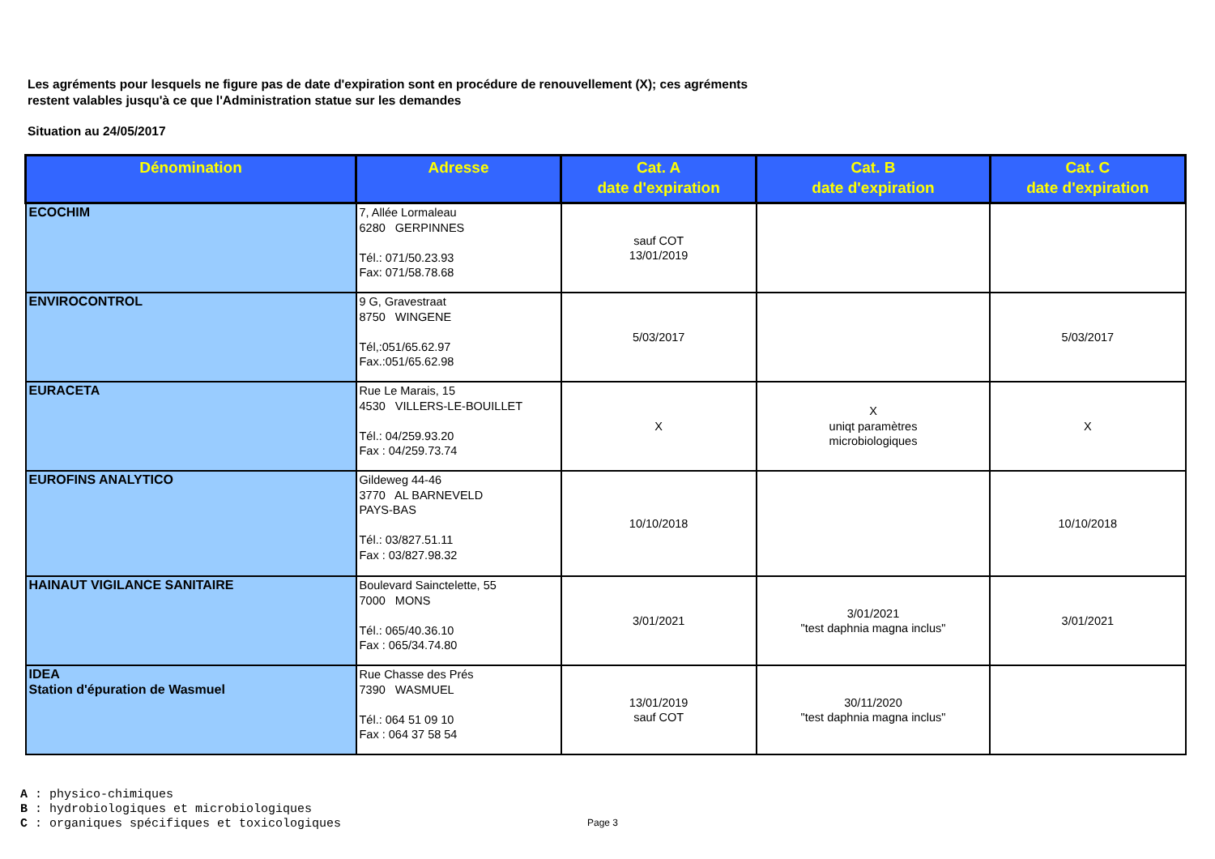Les agréments pour lesquels ne figure pas de date d'expiration sont en procédure de renouvellement (X); ces agréments
restent valables jusqu'à ce que l'Administration statue sur les demandes
Situation au 24/05/2017
| Dénomination | Adresse | Cat. A date d'expiration | Cat. B date d'expiration | Cat. C date d'expiration |
| --- | --- | --- | --- | --- |
| ECOCHIM | 7, Allée Lormaleau 6280 GERPINNES Tél.: 071/50.23.93 Fax: 071/58.78.68 | sauf COT 13/01/2019 | | |
| ENVIROCONTROL | 9 G, Gravestraat 8750 WINGENE Tél,:051/65.62.97 Fax.:051/65.62.98 | 5/03/2017 | | 5/03/2017 |
| EURACETA | Rue Le Marais, 15 4530 VILLERS-LE-BOUILLET Tél.: 04/259.93.20 Fax : 04/259.73.74 | X | X uniqt paramètres microbiologiques | X |
| EUROFINS ANALYTICO | Gildeweg 44-46 3770 AL BARNEVELD PAYS-BAS Tél.: 03/827.51.11 Fax : 03/827.98.32 | 10/10/2018 | | 10/10/2018 |
| HAINAUT VIGILANCE SANITAIRE | Boulevard Sainctelette, 55 7000 MONS Tél.: 065/40.36.10 Fax : 065/34.74.80 | 3/01/2021 | 3/01/2021 "test daphnia magna inclus" | 3/01/2021 |
| IDEA Station d'épuration de Wasmuel | Rue Chasse des Prés 7390 WASMUEL Tél.: 064 51 09 10 Fax : 064 37 58 54 | 13/01/2019 sauf COT | 30/11/2020 "test daphnia magna inclus" | |
A : physico-chimiques
B : hydrobiologiques et microbiologiques
C : organiques spécifiques et toxicologiques
Page 3